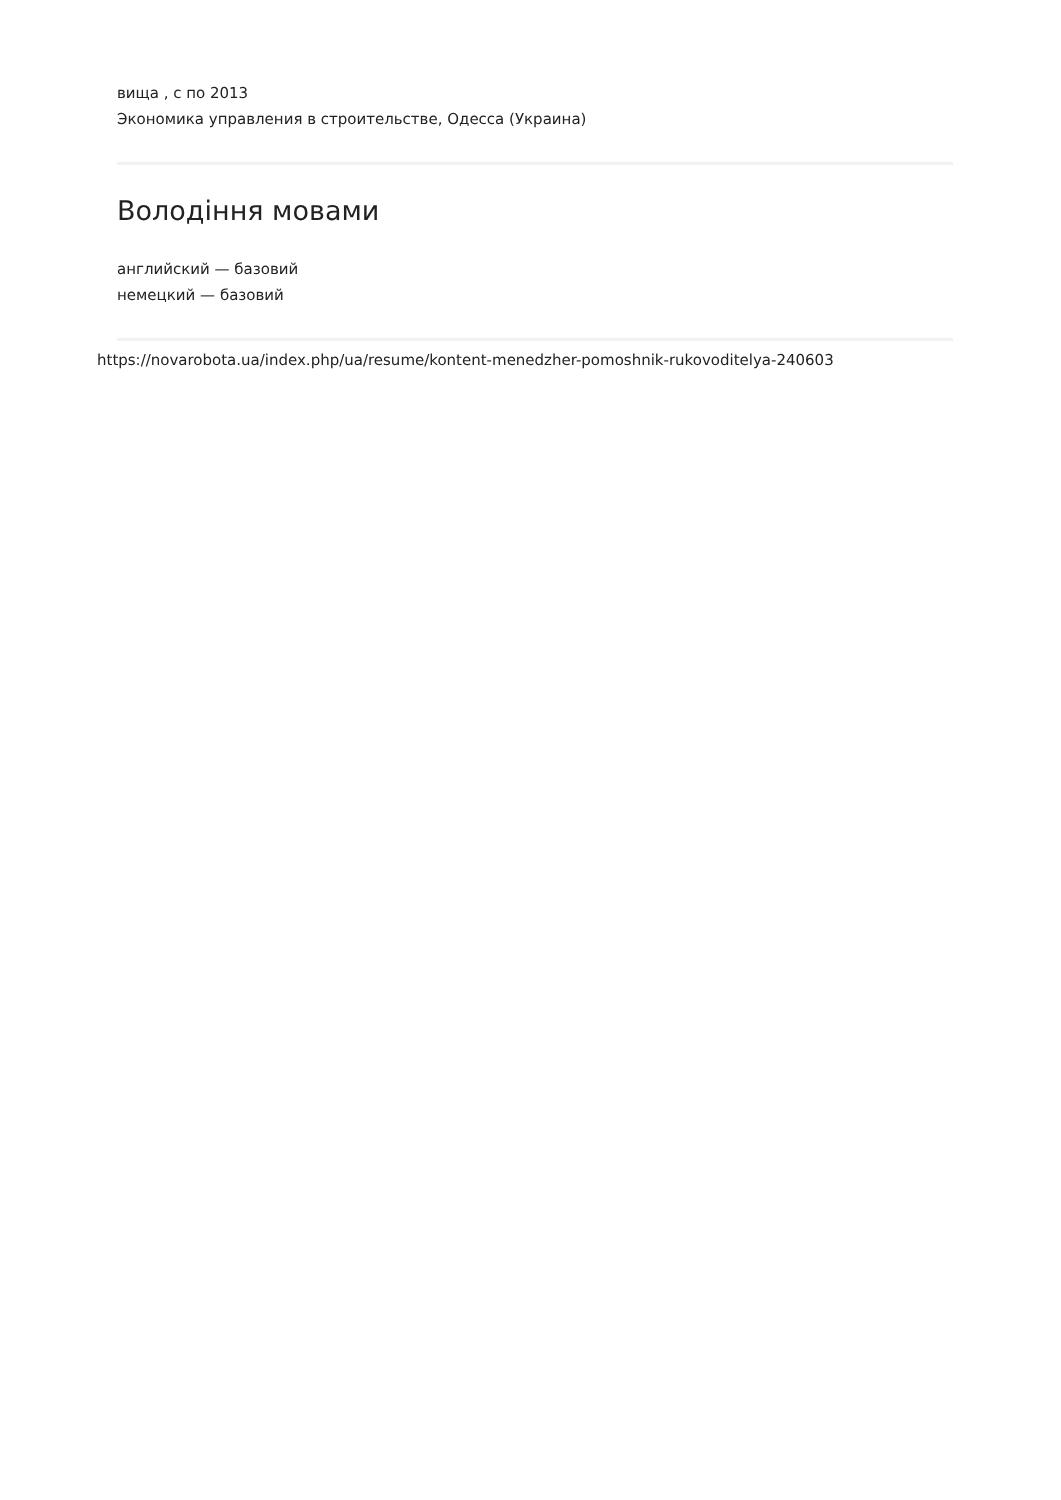вища , с по 2013
Экономика управления в строительстве, Одесса (Украина)
Володіння мовами
английский — базовий
немецкий — базовий
https://novarobota.ua/index.php/ua/resume/kontent-menedzher-pomoshnik-rukovoditelya-240603